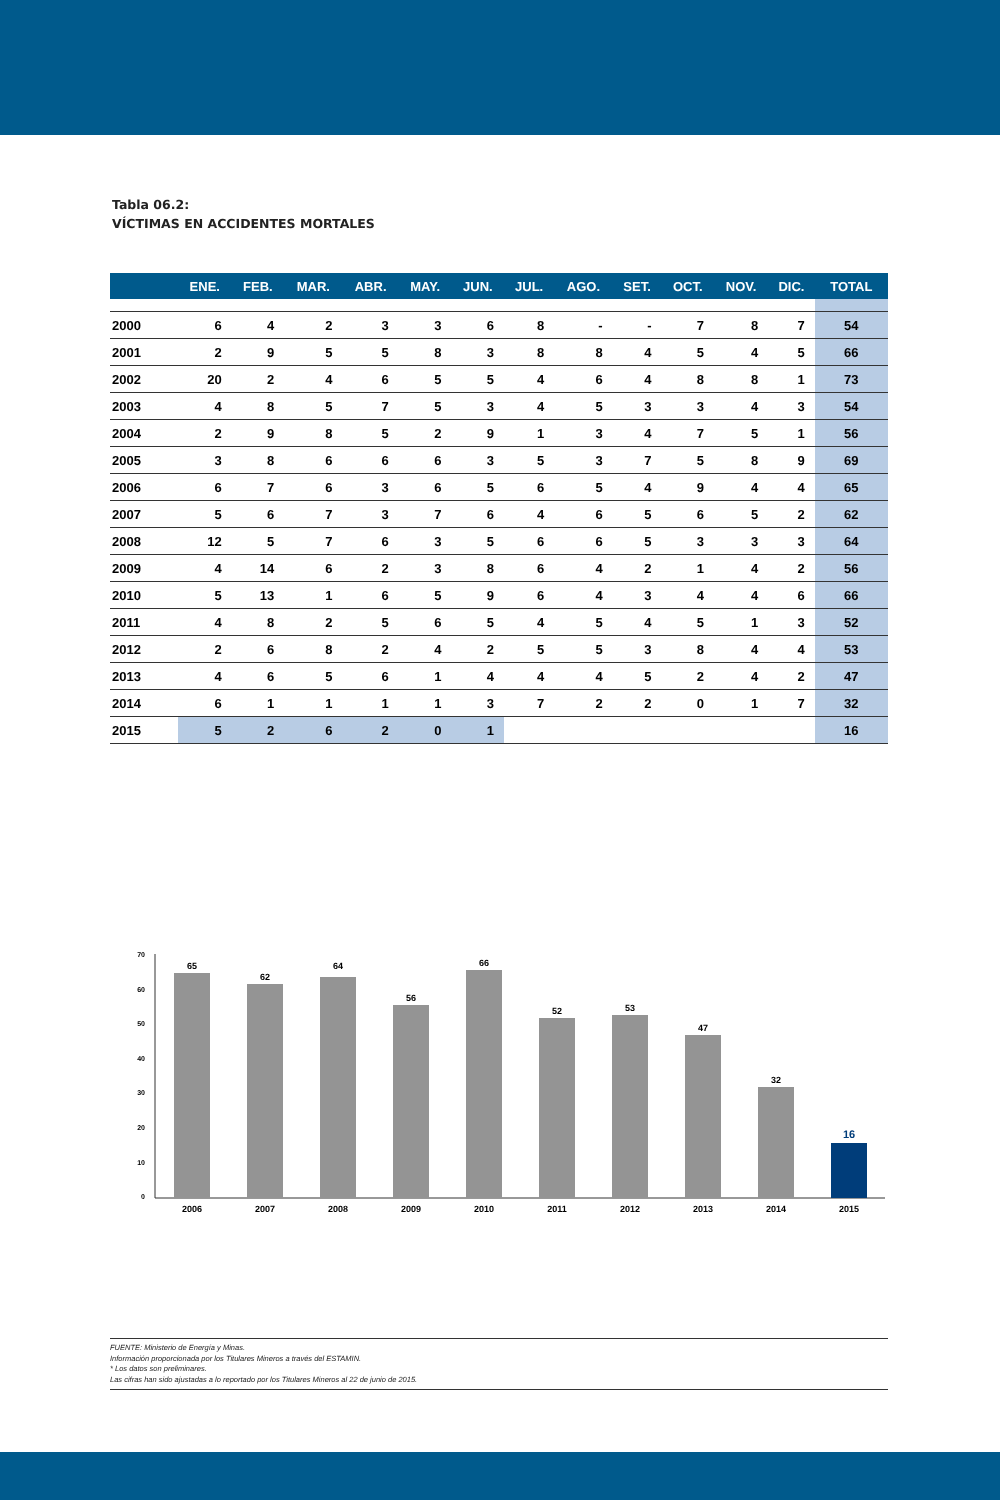Tabla 06.2:
VÍCTIMAS EN ACCIDENTES MORTALES
| | ENE. | FEB. | MAR. | ABR. | MAY. | JUN. | JUL. | AGO. | SET. | OCT. | NOV. | DIC. | TOTAL |
| --- | --- | --- | --- | --- | --- | --- | --- | --- | --- | --- | --- | --- | --- |
| 2000 | 6 | 4 | 2 | 3 | 3 | 6 | 8 | - | - | 7 | 8 | 7 | 54 |
| 2001 | 2 | 9 | 5 | 5 | 8 | 3 | 8 | 8 | 4 | 5 | 4 | 5 | 66 |
| 2002 | 20 | 2 | 4 | 6 | 5 | 5 | 4 | 6 | 4 | 8 | 8 | 1 | 73 |
| 2003 | 4 | 8 | 5 | 7 | 5 | 3 | 4 | 5 | 3 | 3 | 4 | 3 | 54 |
| 2004 | 2 | 9 | 8 | 5 | 2 | 9 | 1 | 3 | 4 | 7 | 5 | 1 | 56 |
| 2005 | 3 | 8 | 6 | 6 | 6 | 3 | 5 | 3 | 7 | 5 | 8 | 9 | 69 |
| 2006 | 6 | 7 | 6 | 3 | 6 | 5 | 6 | 5 | 4 | 9 | 4 | 4 | 65 |
| 2007 | 5 | 6 | 7 | 3 | 7 | 6 | 4 | 6 | 5 | 6 | 5 | 2 | 62 |
| 2008 | 12 | 5 | 7 | 6 | 3 | 5 | 6 | 6 | 5 | 3 | 3 | 3 | 64 |
| 2009 | 4 | 14 | 6 | 2 | 3 | 8 | 6 | 4 | 2 | 1 | 4 | 2 | 56 |
| 2010 | 5 | 13 | 1 | 6 | 5 | 9 | 6 | 4 | 3 | 4 | 4 | 6 | 66 |
| 2011 | 4 | 8 | 2 | 5 | 6 | 5 | 4 | 5 | 4 | 5 | 1 | 3 | 52 |
| 2012 | 2 | 6 | 8 | 2 | 4 | 2 | 5 | 5 | 3 | 8 | 4 | 4 | 53 |
| 2013 | 4 | 6 | 5 | 6 | 1 | 4 | 4 | 4 | 5 | 2 | 4 | 2 | 47 |
| 2014 | 6 | 1 | 1 | 1 | 1 | 3 | 7 | 2 | 2 | 0 | 1 | 7 | 32 |
| 2015 | 5 | 2 | 6 | 2 | 0 | 1 | | | | | | | 16 |
70
60
50
40
30
20
10
0
65
62
64
56
66
52
53
47
32
16
2006
2007
2008
2009
2010
2011
2012
2013
2014
2015
FUENTE: Ministerio de Energía y Minas.
Información proporcionada por los Titulares Mineros a través del ESTAMIN.
* Los datos son preliminares.
Las cifras han sido ajustadas a lo reportado por los Titulares Mineros al 22 de junio de 2015.